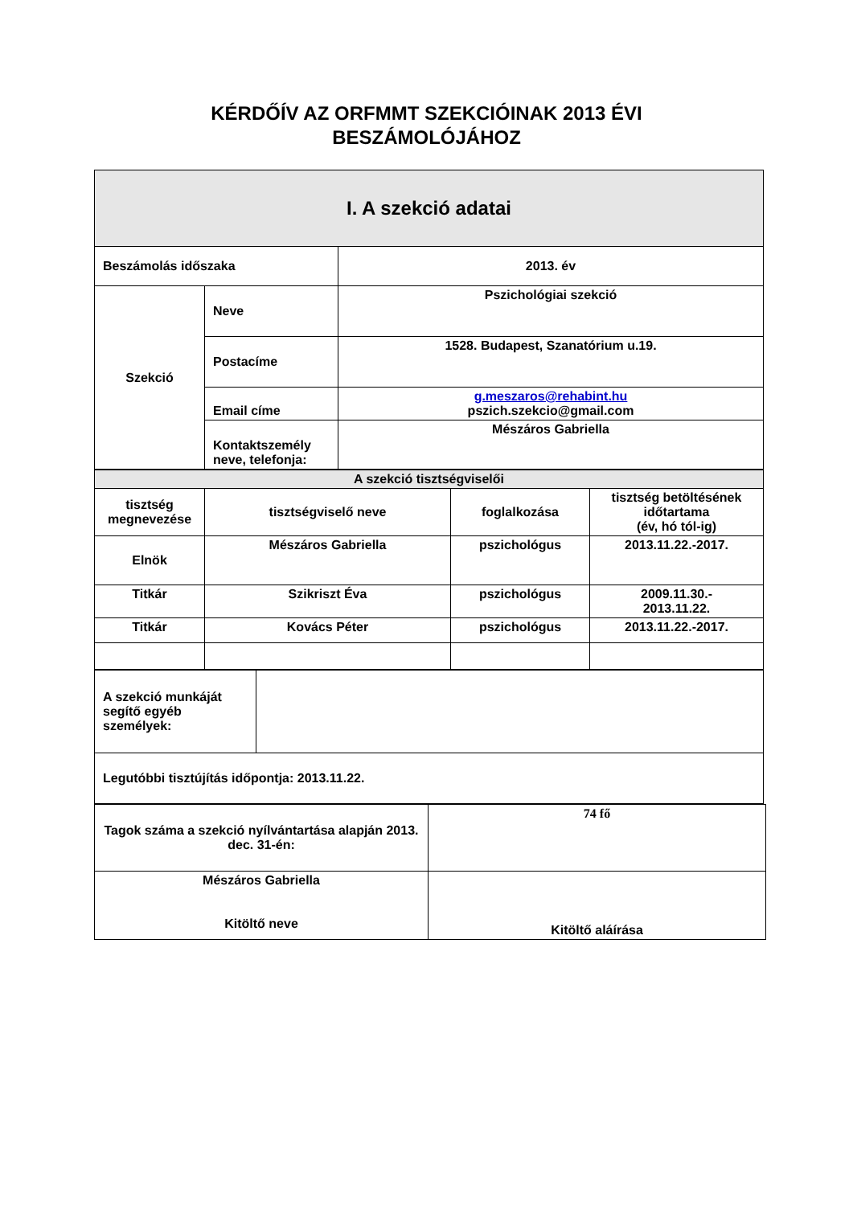KÉRDŐÍV AZ ORFMMT SZEKCIÓINAK 2013 ÉVI
BESZÁMOLÓJÁHOZ
| I. A szekció adatai | | |
| Beszámolás időszaka | | 2013. év |
| Szekció | Neve | Pszichológiai szekció |
| | Postacíme | 1528. Budapest, Szanatórium u.19. |
| | Email címe | g.meszaros@rehabint.hu pszich.szekcio@gmail.com |
| | Kontaktszemély neve, telefonja: | Mészáros Gabriella |
| A szekció tisztségviselői | | | |
| tisztség megnevezése | tisztségviselő neve | foglalkozása | tisztség betöltésének időtartama (év, hó tól-ig) |
| Elnök | Mészáros Gabriella | pszichológus | 2013.11.22.-2017. |
| Titkár | Szikriszt Éva | pszichológus | 2009.11.30.- 2013.11.22. |
| Titkár | Kovács Péter | pszichológus | 2013.11.22.-2017. |
| A szekció munkáját segítő egyéb személyek: | |
| Legutóbbi tisztújítás időpontja: 2013.11.22. | |
| Tagok száma a szekció nyílvántartása alapján 2013. dec. 31-én: | 74 fő |
| Mészáros Gabriella Kitöltő neve | Kitöltő aláírása |